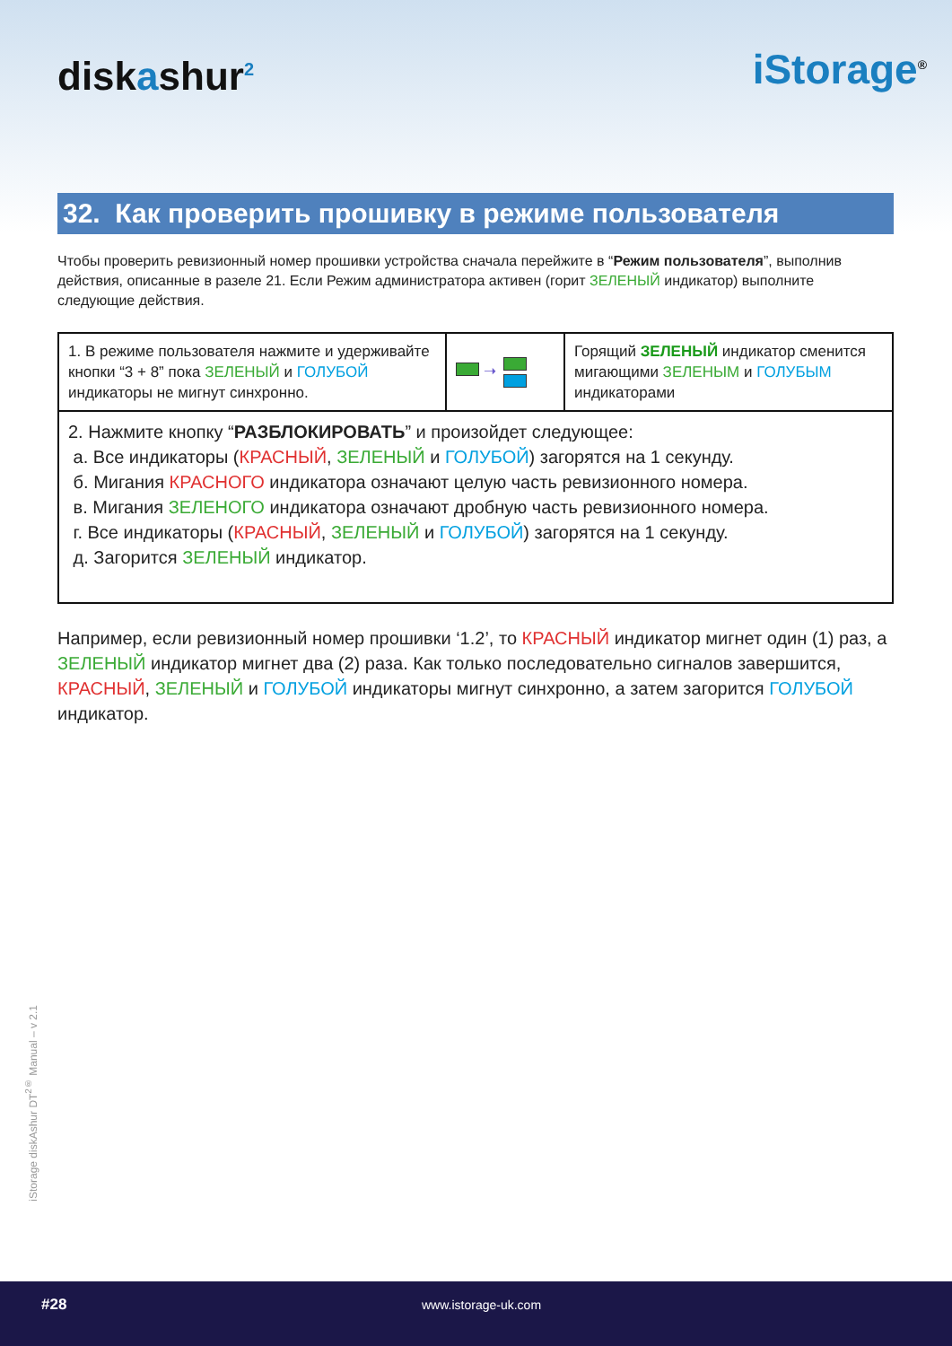diskashur<sup>2</sup> iStorage<sup>®</sup>
32. Как проверить прошивку в режиме пользователя
Чтобы проверить ревизионный номер прошивки устройства сначала перейжите в “Режим пользователя”, выполнив действия, описанные в разеле 21. Если Режим администратора активен (горит ЗЕЛЕНЫЙ индикатор) выполните следующие действия.
| 1. В режиме пользователя нажмите и удерживайте кнопки “3 + 8” пока ЗЕЛЕНЫЙ и ГОЛУБОЙ индикаторы не мигнут синхронно. | ➝ | Горящий ЗЕЛЕНЫЙ индикатор сменится мигающими ЗЕЛЕНЫМ и ГОЛУБЫМ индикаторами |
| 2. Нажмите кнопку “ РАЗБЛОКИРОВАТЬ ” и произойдет следующее: а. Все индикаторы ( КРАСНЫЙ , ЗЕЛЕНЫЙ и ГОЛУБОЙ ) загорятся на 1 секунду. б. Мигания КРАСНОГО индикатора означают целую часть ревизионного номера. в. Мигания ЗЕЛЕНОГО индикатора означают дробную часть ревизионного номера. г. Все индикаторы ( КРАСНЫЙ , ЗЕЛЕНЫЙ и ГОЛУБОЙ ) загорятся на 1 секунду. д. Загорится ЗЕЛЕНЫЙ индикатор. | | |
Например, если ревизионный номер прошивки ‘1.2’, то КРАСНЫЙ индикатор мигнет один (1) раз, а ЗЕЛЕНЫЙ индикатор мигнет два (2) раза. Как только последовательно сигналов завершится, КРАСНЫЙ, ЗЕЛЕНЫЙ и ГОЛУБОЙ индикаторы мигнут синхронно, а затем загорится ГОЛУБОЙ индикатор.
iStorage diskAshur DT<sup>2®</sup> Manual – v 2.1
#28 www.istorage-uk.com